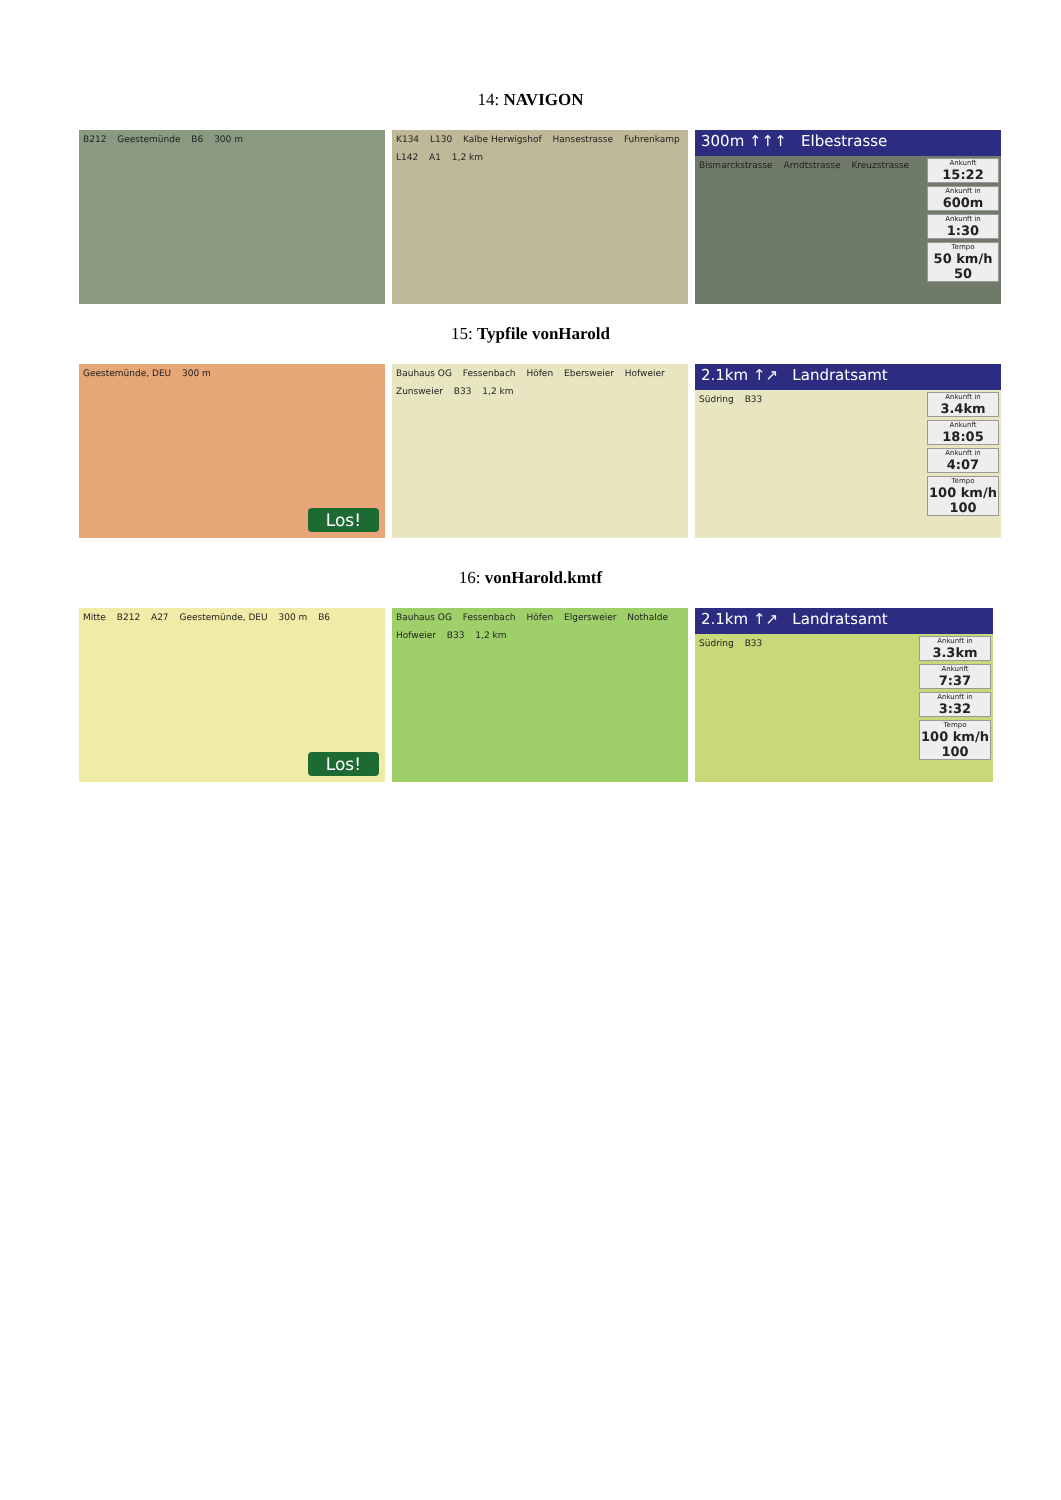14: NAVIGON
B212 Geestemünde B6 300 m K134 L130 Kalbe Herwigshof Hansestrasse Fuhrenkamp L142 A1 1,2 km
300m ↑↑↑ Elbestrasse
Bismarckstrasse Arndtstrasse Kreuzstrasse
Ankunft
15:22
Ankunft in
600m
Ankunft in
1:30
Tempo
50 km/h 50
15: Typfile vonHarold
Geestemünde, DEU 300 m
Los!
Bauhaus OG Fessenbach Höfen Ebersweier Hofweier Zunsweier B33 1,2 km
2.1km ↑↗ Landratsamt
Südring B33
Ankunft in
3.4km
Ankunft
18:05
Ankunft in
4:07
Tempo
100 km/h 100
16: vonHarold.kmtf
Mitte B212 A27 Geestemünde, DEU 300 m B6
Los!
Bauhaus OG Fessenbach Höfen Elgersweier Nothalde Hofweier B33 1,2 km
2.1km ↑↗ Landratsamt
Südring B33
Ankunft in
3.3km
Ankunft
7:37
Ankunft in
3:32
Tempo
100 km/h 100